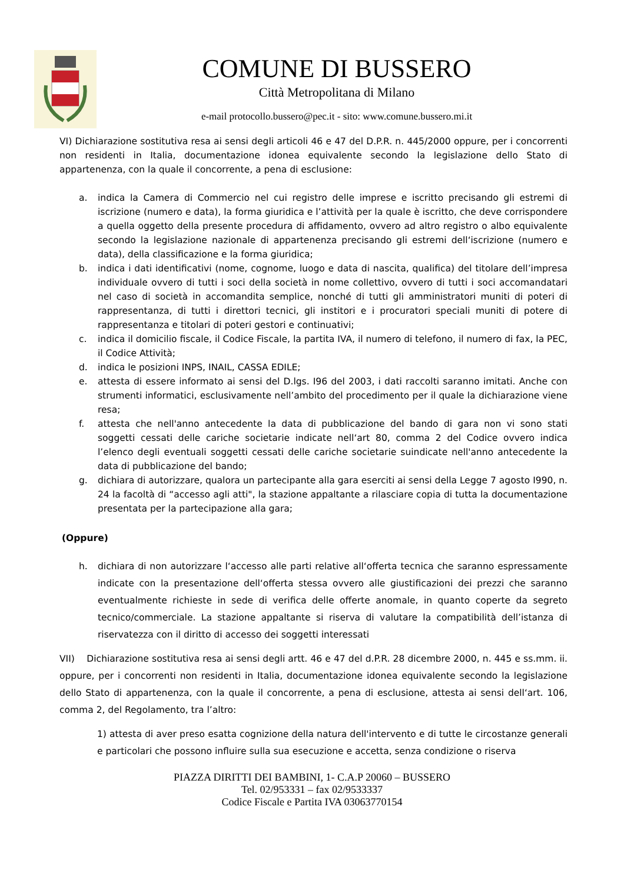COMUNE DI BUSSERO
Città Metropolitana di Milano
e-mail protocollo.bussero@pec.it - sito: www.comune.bussero.mi.it
VI) Dichiarazione sostitutiva resa ai sensi degli articoli 46 e 47 del D.P.R. n. 445/2000 oppure, per i concorrenti non residenti in Italia, documentazione idonea equivalente secondo la legislazione dello Stato di appartenenza, con la quale il concorrente, a pena di esclusione:
a. indica la Camera di Commercio nel cui registro delle imprese e iscritto precisando gli estremi di iscrizione (numero e data), la forma giuridica e l’attività per la quale è iscritto, che deve corrispondere a quella oggetto della presente procedura di affidamento, ovvero ad altro registro o albo equivalente secondo la legislazione nazionale di appartenenza precisando gli estremi dell‘iscrizione (numero e data), della classificazione e la forma giuridica;
b. indica i dati identificativi (nome, cognome, luogo e data di nascita, qualifica) del titolare dell’impresa individuale ovvero di tutti i soci della società in nome collettivo, ovvero di tutti i soci accomandatari nel caso di società in accomandita semplice, nonché di tutti gli amministratori muniti di poteri di rappresentanza, di tutti i direttori tecnici, gli institori e i procuratori speciali muniti di potere di rappresentanza e titolari di poteri gestori e continuativi;
c. indica il domicilio fiscale, il Codice Fiscale, la partita IVA, il numero di telefono, il numero di fax, la PEC, il Codice Attività;
d. indica le posizioni INPS, INAIL, CASSA EDILE;
e. attesta di essere informato ai sensi del D.lgs. I96 del 2003, i dati raccolti saranno imitati. Anche con strumenti informatici, esclusivamente nell’ambito del procedimento per il quale la dichiarazione viene resa;
f. attesta che nell'anno antecedente la data di pubblicazione del bando di gara non vi sono stati soggetti cessati delle cariche societarie indicate nell‘art 80, comma 2 del Codice ovvero indica l’elenco degli eventuali soggetti cessati delle cariche societarie suindicate nell'anno antecedente la data di pubblicazione del bando;
g. dichiara di autorizzare, qualora un partecipante alla gara eserciti ai sensi della Legge 7 agosto I990, n. 24 la facoltà di “accesso agli atti", la stazione appaltante a rilasciare copia di tutta la documentazione presentata per la partecipazione alla gara;
(Oppure)
h. dichiara di non autorizzare l‘accesso alle parti relative all‘offerta tecnica che saranno espressamente indicate con la presentazione dell‘offerta stessa ovvero alle giustificazioni dei prezzi che saranno eventualmente richieste in sede di verifica delle offerte anomale, in quanto coperte da segreto tecnico/commerciale. La stazione appaltante si riserva di valutare la compatibilità dell’istanza di riservatezza con il diritto di accesso dei soggetti interessati
VII) Dichiarazione sostitutiva resa ai sensi degli artt. 46 e 47 del d.P.R. 28 dicembre 2000, n. 445 e ss.mm. ii. oppure, per i concorrenti non residenti in Italia, documentazione idonea equivalente secondo la legislazione dello Stato di appartenenza, con la quale il concorrente, a pena di esclusione, attesta ai sensi dell‘art. 106, comma 2, del Regolamento, tra l’altro:
1) attesta di aver preso esatta cognizione della natura dell'intervento e di tutte le circostanze generali e particolari che possono influire sulla sua esecuzione e accetta, senza condizione o riserva
PIAZZA DIRITTI DEI BAMBINI, 1- C.A.P 20060 – BUSSERO
Tel. 02/953331 – fax 02/9533337
Codice Fiscale e Partita IVA 03063770154